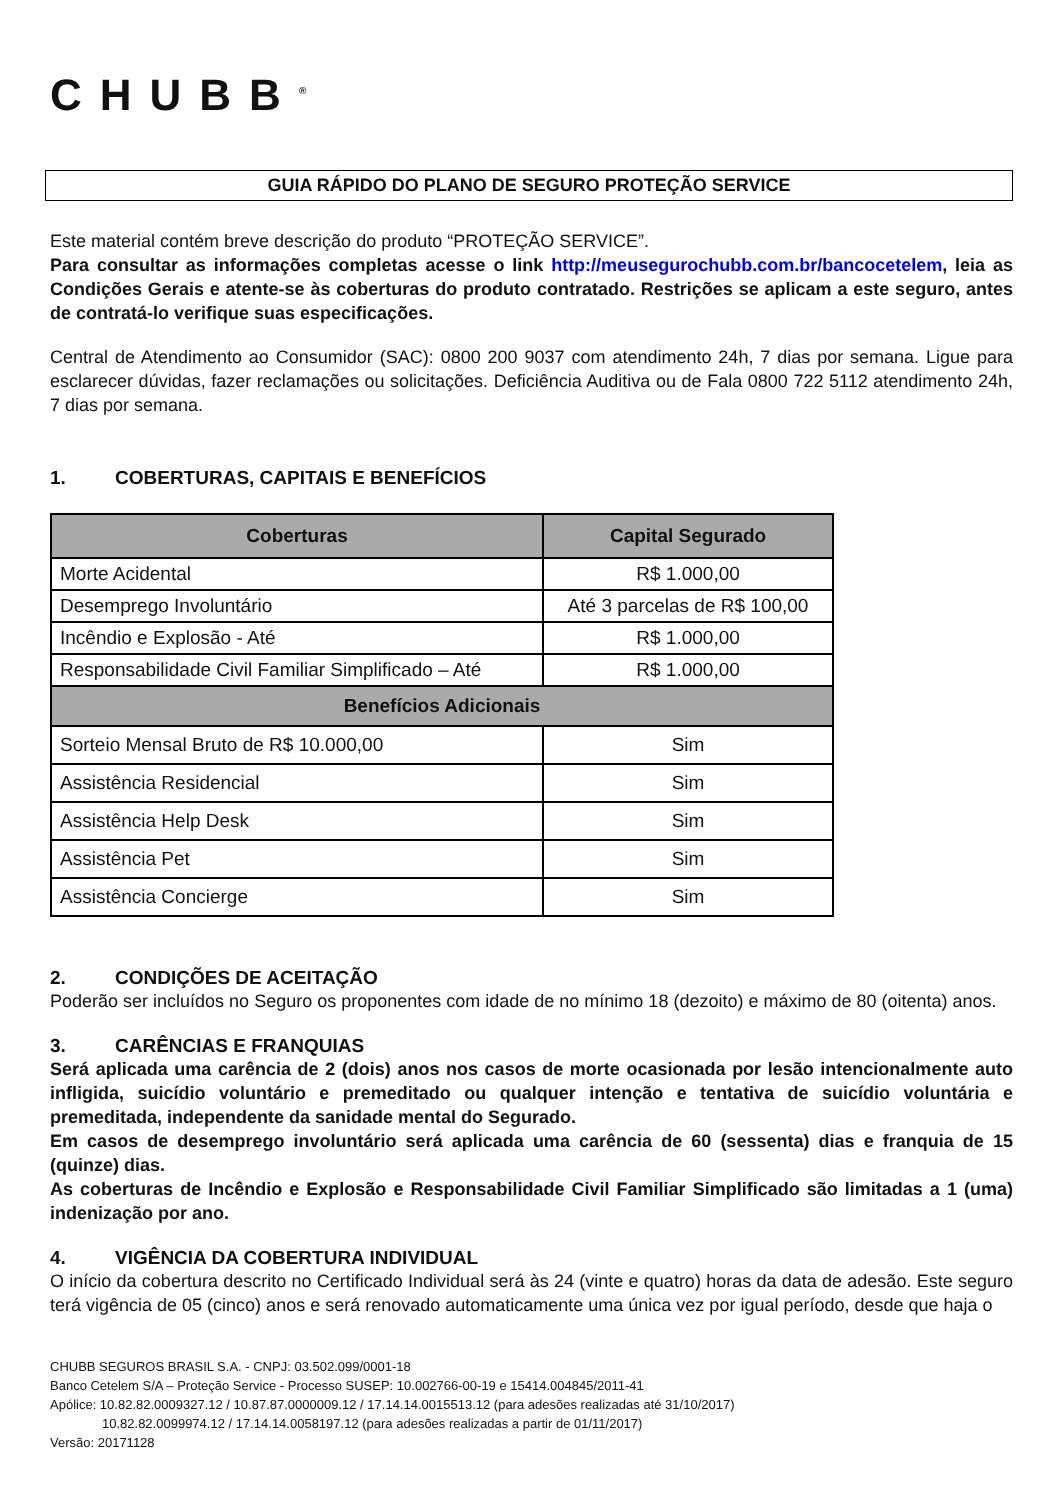CHUBB<sup>®</sup>
GUIA RÁPIDO DO PLANO DE SEGURO PROTEÇÃO SERVICE
Este material contém breve descrição do produto “PROTEÇÃO SERVICE”.
Para consultar as informações completas acesse o link http://meusegurochubb.com.br/bancocetelem, leia as Condições Gerais e atente-se às coberturas do produto contratado. Restrições se aplicam a este seguro, antes de contratá-lo verifique suas especificações.
Central de Atendimento ao Consumidor (SAC): 0800 200 9037 com atendimento 24h, 7 dias por semana. Ligue para esclarecer dúvidas, fazer reclamações ou solicitações. Deficiência Auditiva ou de Fala 0800 722 5112 atendimento 24h, 7 dias por semana.
1. COBERTURAS, CAPITAIS E BENEFÍCIOS
| Coberturas | Capital Segurado |
| --- | --- |
| Morte Acidental | R$ 1.000,00 |
| Desemprego Involuntário | Até 3 parcelas de R$ 100,00 |
| Incêndio e Explosão - Até | R$ 1.000,00 |
| Responsabilidade Civil Familiar Simplificado – Até | R$ 1.000,00 |
| Benefícios Adicionais | |
| Sorteio Mensal Bruto de R$ 10.000,00 | Sim |
| Assistência Residencial | Sim |
| Assistência Help Desk | Sim |
| Assistência Pet | Sim |
| Assistência Concierge | Sim |
2. CONDIÇÕES DE ACEITAÇÃO
Poderão ser incluídos no Seguro os proponentes com idade de no mínimo 18 (dezoito) e máximo de 80 (oitenta) anos.
3. CARÊNCIAS E FRANQUIAS
Será aplicada uma carência de 2 (dois) anos nos casos de morte ocasionada por lesão intencionalmente auto infligida, suicídio voluntário e premeditado ou qualquer intenção e tentativa de suicídio voluntária e premeditada, independente da sanidade mental do Segurado.
Em casos de desemprego involuntário será aplicada uma carência de 60 (sessenta) dias e franquia de 15 (quinze) dias.
As coberturas de Incêndio e Explosão e Responsabilidade Civil Familiar Simplificado são limitadas a 1 (uma) indenização por ano.
4. VIGÊNCIA DA COBERTURA INDIVIDUAL
O início da cobertura descrito no Certificado Individual será às 24 (vinte e quatro) horas da data de adesão. Este seguro terá vigência de 05 (cinco) anos e será renovado automaticamente uma única vez por igual período, desde que haja o
CHUBB SEGUROS BRASIL S.A. - CNPJ: 03.502.099/0001-18
Banco Cetelem S/A – Proteção Service - Processo SUSEP: 10.002766-00-19 e 15414.004845/2011-41
Apólice: 10.82.82.0009327.12 / 10.87.87.0000009.12 / 17.14.14.0015513.12 (para adesões realizadas até 31/10/2017)
10.82.82.0099974.12 / 17.14.14.0058197.12 (para adesões realizadas a partir de 01/11/2017)
Versão: 20171128